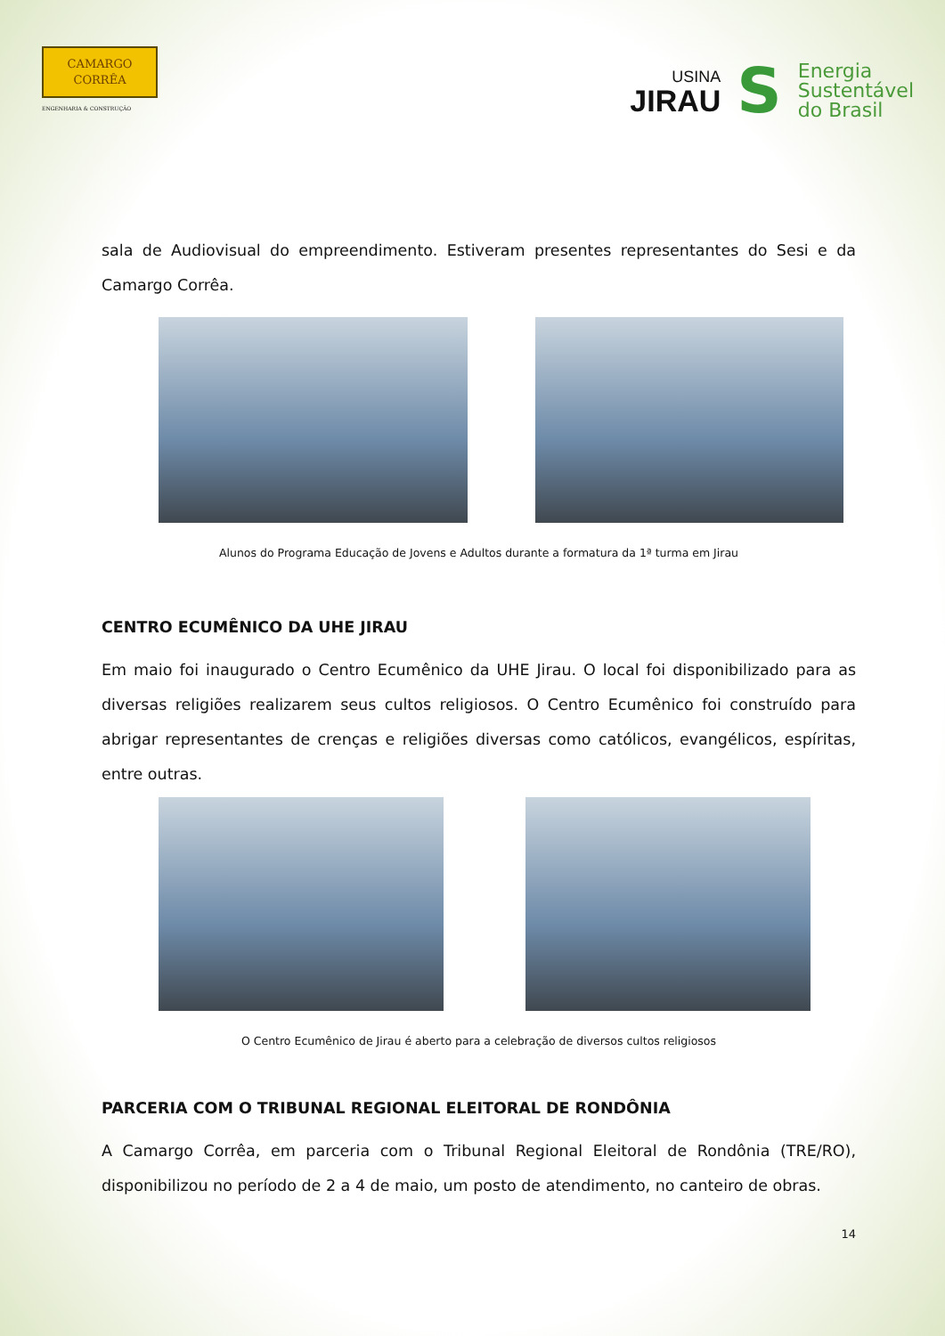CAMARGO
CORRÊA
ENGENHARIA & CONSTRUÇÃO
USINA
JIRAU
S
Energia
Sustentável
do Brasil
sala de Audiovisual do empreendimento. Estiveram presentes representantes do Sesi e da Camargo Corrêa.
Alunos do Programa Educação de Jovens e Adultos durante a formatura da 1ª turma em Jirau
CENTRO ECUMÊNICO DA UHE JIRAU
Em maio foi inaugurado o Centro Ecumênico da UHE Jirau. O local foi disponibilizado para as diversas religiões realizarem seus cultos religiosos. O Centro Ecumênico foi construído para abrigar representantes de crenças e religiões diversas como católicos, evangélicos, espíritas, entre outras.
O Centro Ecumênico de Jirau é aberto para a celebração de diversos cultos religiosos
PARCERIA COM O TRIBUNAL REGIONAL ELEITORAL DE RONDÔNIA
A Camargo Corrêa, em parceria com o Tribunal Regional Eleitoral de Rondônia (TRE/RO), disponibilizou no período de 2 a 4 de maio, um posto de atendimento, no canteiro de obras.
14